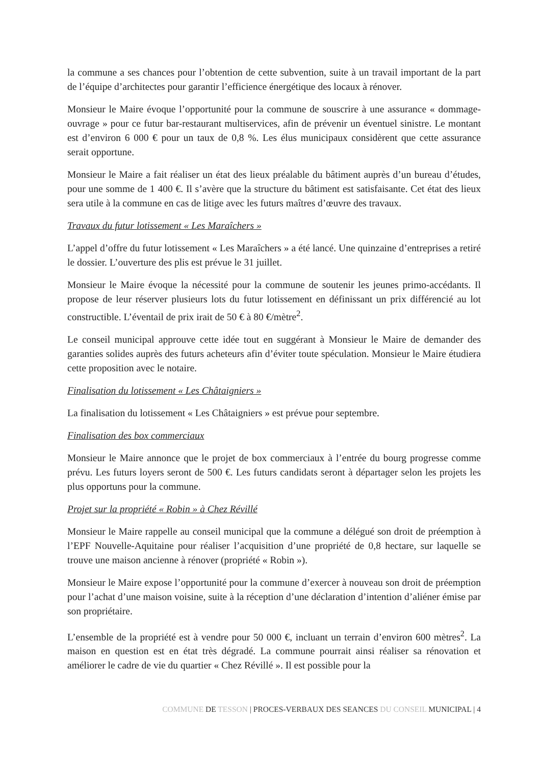la commune a ses chances pour l’obtention de cette subvention, suite à un travail important de la part de l’équipe d’architectes pour garantir l’efficience énergétique des locaux à rénover.
Monsieur le Maire évoque l’opportunité pour la commune de souscrire à une assurance « dommage-ouvrage » pour ce futur bar-restaurant multiservices, afin de prévenir un éventuel sinistre. Le montant est d’environ 6 000 € pour un taux de 0,8 %. Les élus municipaux considèrent que cette assurance serait opportune.
Monsieur le Maire a fait réaliser un état des lieux préalable du bâtiment auprès d’un bureau d’études, pour une somme de 1 400 €. Il s’avère que la structure du bâtiment est satisfaisante. Cet état des lieux sera utile à la commune en cas de litige avec les futurs maîtres d’œuvre des travaux.
Travaux du futur lotissement « Les Maraîchers »
L’appel d’offre du futur lotissement « Les Maraîchers » a été lancé. Une quinzaine d’entreprises a retiré le dossier. L’ouverture des plis est prévue le 31 juillet.
Monsieur le Maire évoque la nécessité pour la commune de soutenir les jeunes primo-accédants. Il propose de leur réserver plusieurs lots du futur lotissement en définissant un prix différencié au lot constructible. L’éventail de prix irait de 50 € à 80 €/mètre<sup>2</sup>.
Le conseil municipal approuve cette idée tout en suggérant à Monsieur le Maire de demander des garanties solides auprès des futurs acheteurs afin d’éviter toute spéculation. Monsieur le Maire étudiera cette proposition avec le notaire.
Finalisation du lotissement « Les Châtaigniers »
La finalisation du lotissement « Les Châtaigniers » est prévue pour septembre.
Finalisation des box commerciaux
Monsieur le Maire annonce que le projet de box commerciaux à l’entrée du bourg progresse comme prévu. Les futurs loyers seront de 500 €. Les futurs candidats seront à départager selon les projets les plus opportuns pour la commune.
Projet sur la propriété « Robin » à Chez Révillé
Monsieur le Maire rappelle au conseil municipal que la commune a délégué son droit de préemption à l’EPF Nouvelle-Aquitaine pour réaliser l’acquisition d’une propriété de 0,8 hectare, sur laquelle se trouve une maison ancienne à rénover (propriété « Robin »).
Monsieur le Maire expose l’opportunité pour la commune d’exercer à nouveau son droit de préemption pour l’achat d’une maison voisine, suite à la réception d’une déclaration d’intention d’aliéner émise par son propriétaire.
L’ensemble de la propriété est à vendre pour 50 000 €, incluant un terrain d’environ 600 mètres<sup>2</sup>. La maison en question est en état très dégradé. La commune pourrait ainsi réaliser sa rénovation et améliorer le cadre de vie du quartier « Chez Révillé ». Il est possible pour la
COMMUNE DE TESSON | PROCES-VERBAUX DES SEANCES DU CONSEIL MUNICIPAL | 4